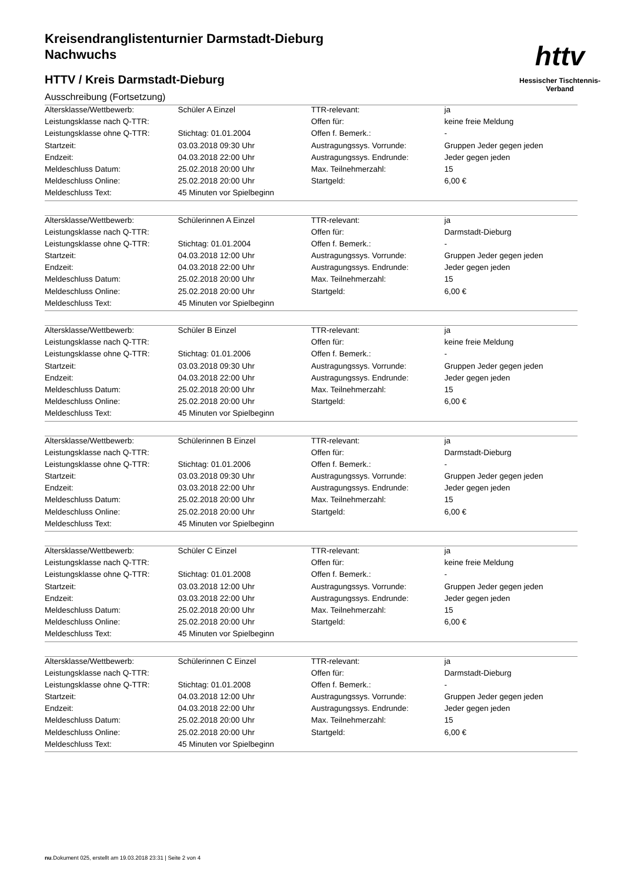Kreisendranglistenturnier Darmstadt-Dieburg
Nachwuchs
HTTV / Kreis Darmstadt-Dieburg
httv
Hessischer Tischtennis-Verband
Ausschreibung (Fortsetzung)
| Altersklasse/Wettbewerb: | Schüler A Einzel | TTR-relevant: | ja |
| Leistungsklasse nach Q-TTR: | | Offen für: | keine freie Meldung |
| Leistungsklasse ohne Q-TTR: | Stichtag: 01.01.2004 | Offen f. Bemerk.: | - |
| Startzeit: | 03.03.2018 09:30 Uhr | Austragungssys. Vorrunde: | Gruppen Jeder gegen jeden |
| Endzeit: | 04.03.2018 22:00 Uhr | Austragungssys. Endrunde: | Jeder gegen jeden |
| Meldeschluss Datum: | 25.02.2018 20:00 Uhr | Max. Teilnehmerzahl: | 15 |
| Meldeschluss Online: | 25.02.2018 20:00 Uhr | Startgeld: | 6,00 € |
| Meldeschluss Text: | 45 Minuten vor Spielbeginn | | |
| Altersklasse/Wettbewerb: | Schülerinnen A Einzel | TTR-relevant: | ja |
| Leistungsklasse nach Q-TTR: | | Offen für: | Darmstadt-Dieburg |
| Leistungsklasse ohne Q-TTR: | Stichtag: 01.01.2004 | Offen f. Bemerk.: | - |
| Startzeit: | 04.03.2018 12:00 Uhr | Austragungssys. Vorrunde: | Gruppen Jeder gegen jeden |
| Endzeit: | 04.03.2018 22:00 Uhr | Austragungssys. Endrunde: | Jeder gegen jeden |
| Meldeschluss Datum: | 25.02.2018 20:00 Uhr | Max. Teilnehmerzahl: | 15 |
| Meldeschluss Online: | 25.02.2018 20:00 Uhr | Startgeld: | 6,00 € |
| Meldeschluss Text: | 45 Minuten vor Spielbeginn | | |
| Altersklasse/Wettbewerb: | Schüler B Einzel | TTR-relevant: | ja |
| Leistungsklasse nach Q-TTR: | | Offen für: | keine freie Meldung |
| Leistungsklasse ohne Q-TTR: | Stichtag: 01.01.2006 | Offen f. Bemerk.: | - |
| Startzeit: | 03.03.2018 09:30 Uhr | Austragungssys. Vorrunde: | Gruppen Jeder gegen jeden |
| Endzeit: | 04.03.2018 22:00 Uhr | Austragungssys. Endrunde: | Jeder gegen jeden |
| Meldeschluss Datum: | 25.02.2018 20:00 Uhr | Max. Teilnehmerzahl: | 15 |
| Meldeschluss Online: | 25.02.2018 20:00 Uhr | Startgeld: | 6,00 € |
| Meldeschluss Text: | 45 Minuten vor Spielbeginn | | |
| Altersklasse/Wettbewerb: | Schülerinnen B Einzel | TTR-relevant: | ja |
| Leistungsklasse nach Q-TTR: | | Offen für: | Darmstadt-Dieburg |
| Leistungsklasse ohne Q-TTR: | Stichtag: 01.01.2006 | Offen f. Bemerk.: | - |
| Startzeit: | 03.03.2018 09:30 Uhr | Austragungssys. Vorrunde: | Gruppen Jeder gegen jeden |
| Endzeit: | 03.03.2018 22:00 Uhr | Austragungssys. Endrunde: | Jeder gegen jeden |
| Meldeschluss Datum: | 25.02.2018 20:00 Uhr | Max. Teilnehmerzahl: | 15 |
| Meldeschluss Online: | 25.02.2018 20:00 Uhr | Startgeld: | 6,00 € |
| Meldeschluss Text: | 45 Minuten vor Spielbeginn | | |
| Altersklasse/Wettbewerb: | Schüler C Einzel | TTR-relevant: | ja |
| Leistungsklasse nach Q-TTR: | | Offen für: | keine freie Meldung |
| Leistungsklasse ohne Q-TTR: | Stichtag: 01.01.2008 | Offen f. Bemerk.: | - |
| Startzeit: | 03.03.2018 12:00 Uhr | Austragungssys. Vorrunde: | Gruppen Jeder gegen jeden |
| Endzeit: | 03.03.2018 22:00 Uhr | Austragungssys. Endrunde: | Jeder gegen jeden |
| Meldeschluss Datum: | 25.02.2018 20:00 Uhr | Max. Teilnehmerzahl: | 15 |
| Meldeschluss Online: | 25.02.2018 20:00 Uhr | Startgeld: | 6,00 € |
| Meldeschluss Text: | 45 Minuten vor Spielbeginn | | |
| Altersklasse/Wettbewerb: | Schülerinnen C Einzel | TTR-relevant: | ja |
| Leistungsklasse nach Q-TTR: | | Offen für: | Darmstadt-Dieburg |
| Leistungsklasse ohne Q-TTR: | Stichtag: 01.01.2008 | Offen f. Bemerk.: | - |
| Startzeit: | 04.03.2018 12:00 Uhr | Austragungssys. Vorrunde: | Gruppen Jeder gegen jeden |
| Endzeit: | 04.03.2018 22:00 Uhr | Austragungssys. Endrunde: | Jeder gegen jeden |
| Meldeschluss Datum: | 25.02.2018 20:00 Uhr | Max. Teilnehmerzahl: | 15 |
| Meldeschluss Online: | 25.02.2018 20:00 Uhr | Startgeld: | 6,00 € |
| Meldeschluss Text: | 45 Minuten vor Spielbeginn | | |
nu.Dokument 025, erstellt am 19.03.2018 23:31 | Seite 2 von 4